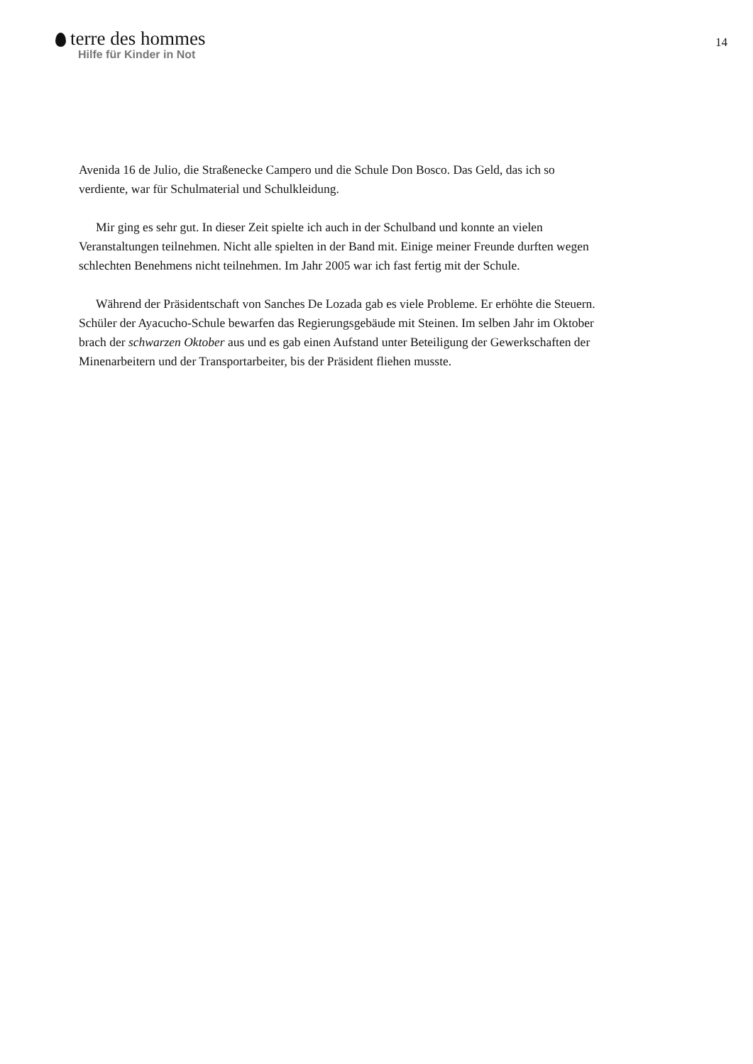terre des hommes
Hilfe für Kinder in Not
14
Avenida 16 de Julio, die Straßenecke Campero und die Schule Don Bosco. Das Geld, das ich so verdiente, war für Schulmaterial und Schulkleidung.
Mir ging es sehr gut. In dieser Zeit spielte ich auch in der Schulband und konnte an vielen Veranstaltungen teilnehmen. Nicht alle spielten in der Band mit. Einige meiner Freunde durften wegen schlechten Benehmens nicht teilnehmen. Im Jahr 2005 war ich fast fertig mit der Schule.
Während der Präsidentschaft von Sanches De Lozada gab es viele Probleme. Er erhöhte die Steuern. Schüler der Ayacucho-Schule bewarfen das Regierungsgebäude mit Steinen. Im selben Jahr im Oktober brach der schwarzen Oktober aus und es gab einen Aufstand unter Beteiligung der Gewerkschaften der Minenarbeitern und der Transportarbeiter, bis der Präsident fliehen musste.